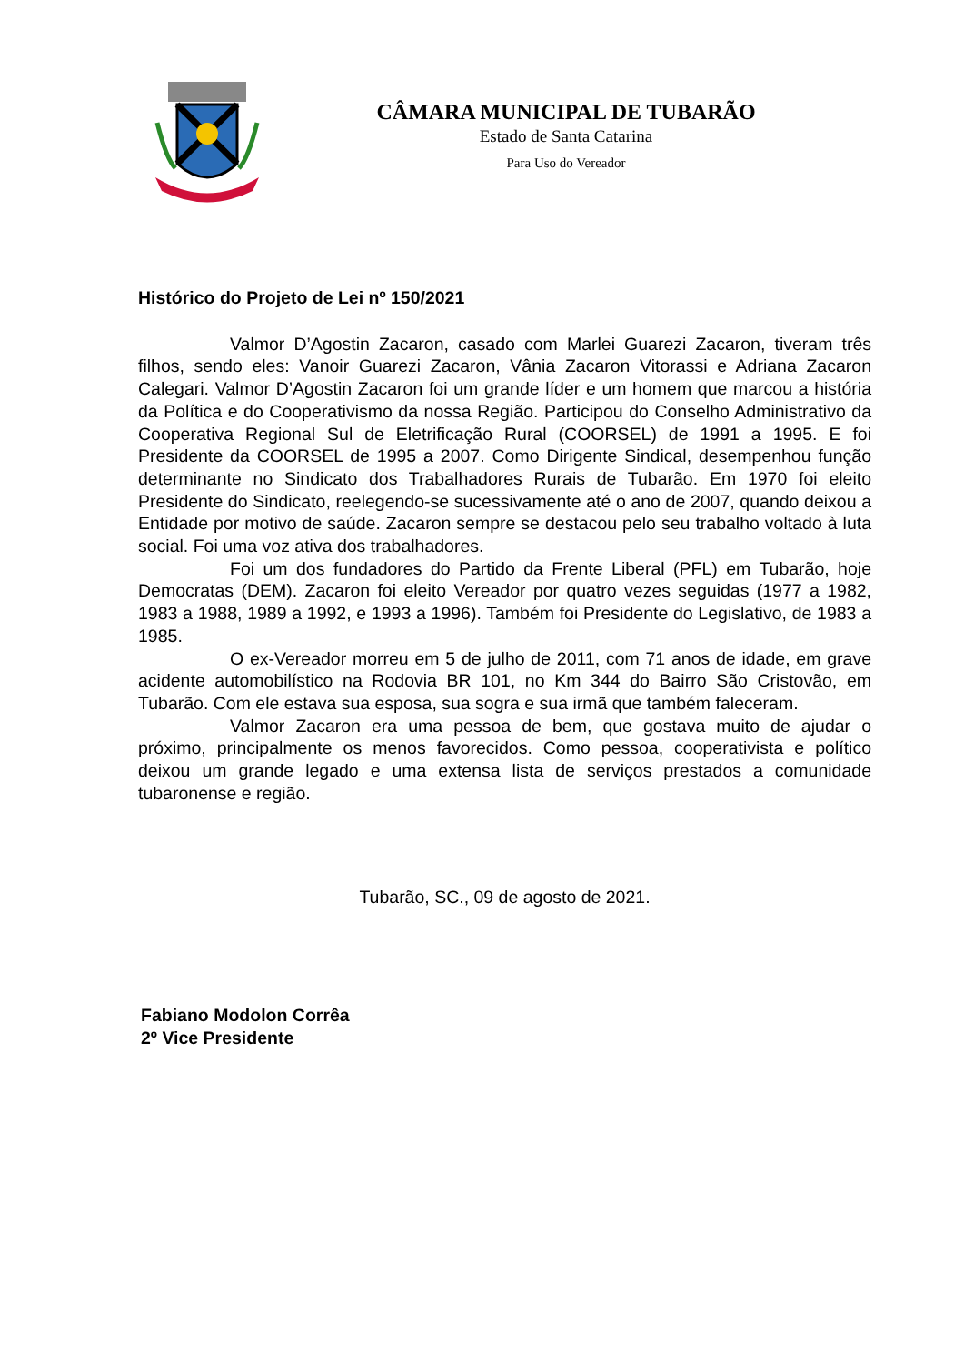CÂMARA MUNICIPAL DE TUBARÃO
Estado de Santa Catarina
Para Uso do Vereador
Histórico do Projeto de Lei nº 150/2021
Valmor D’Agostin Zacaron, casado com Marlei Guarezi Zacaron, tiveram três filhos, sendo eles: Vanoir Guarezi Zacaron, Vânia Zacaron Vitorassi e Adriana Zacaron Calegari. Valmor D’Agostin Zacaron foi um grande líder e um homem que marcou a história da Política e do Cooperativismo da nossa Região. Participou do Conselho Administrativo da Cooperativa Regional Sul de Eletrificação Rural (COORSEL) de 1991 a 1995. E foi Presidente da COORSEL de 1995 a 2007. Como Dirigente Sindical, desempenhou função determinante no Sindicato dos Trabalhadores Rurais de Tubarão. Em 1970 foi eleito Presidente do Sindicato, reelegendo-se sucessivamente até o ano de 2007, quando deixou a Entidade por motivo de saúde. Zacaron sempre se destacou pelo seu trabalho voltado à luta social. Foi uma voz ativa dos trabalhadores.
Foi um dos fundadores do Partido da Frente Liberal (PFL) em Tubarão, hoje Democratas (DEM). Zacaron foi eleito Vereador por quatro vezes seguidas (1977 a 1982, 1983 a 1988, 1989 a 1992, e 1993 a 1996). Também foi Presidente do Legislativo, de 1983 a 1985.
O ex-Vereador morreu em 5 de julho de 2011, com 71 anos de idade, em grave acidente automobilístico na Rodovia BR 101, no Km 344 do Bairro São Cristovão, em Tubarão. Com ele estava sua esposa, sua sogra e sua irmã que também faleceram.
Valmor Zacaron era uma pessoa de bem, que gostava muito de ajudar o próximo, principalmente os menos favorecidos. Como pessoa, cooperativista e político deixou um grande legado e uma extensa lista de serviços prestados a comunidade tubaronense e região.
Tubarão, SC., 09 de agosto de 2021.
Fabiano Modolon Corrêa
2º Vice Presidente